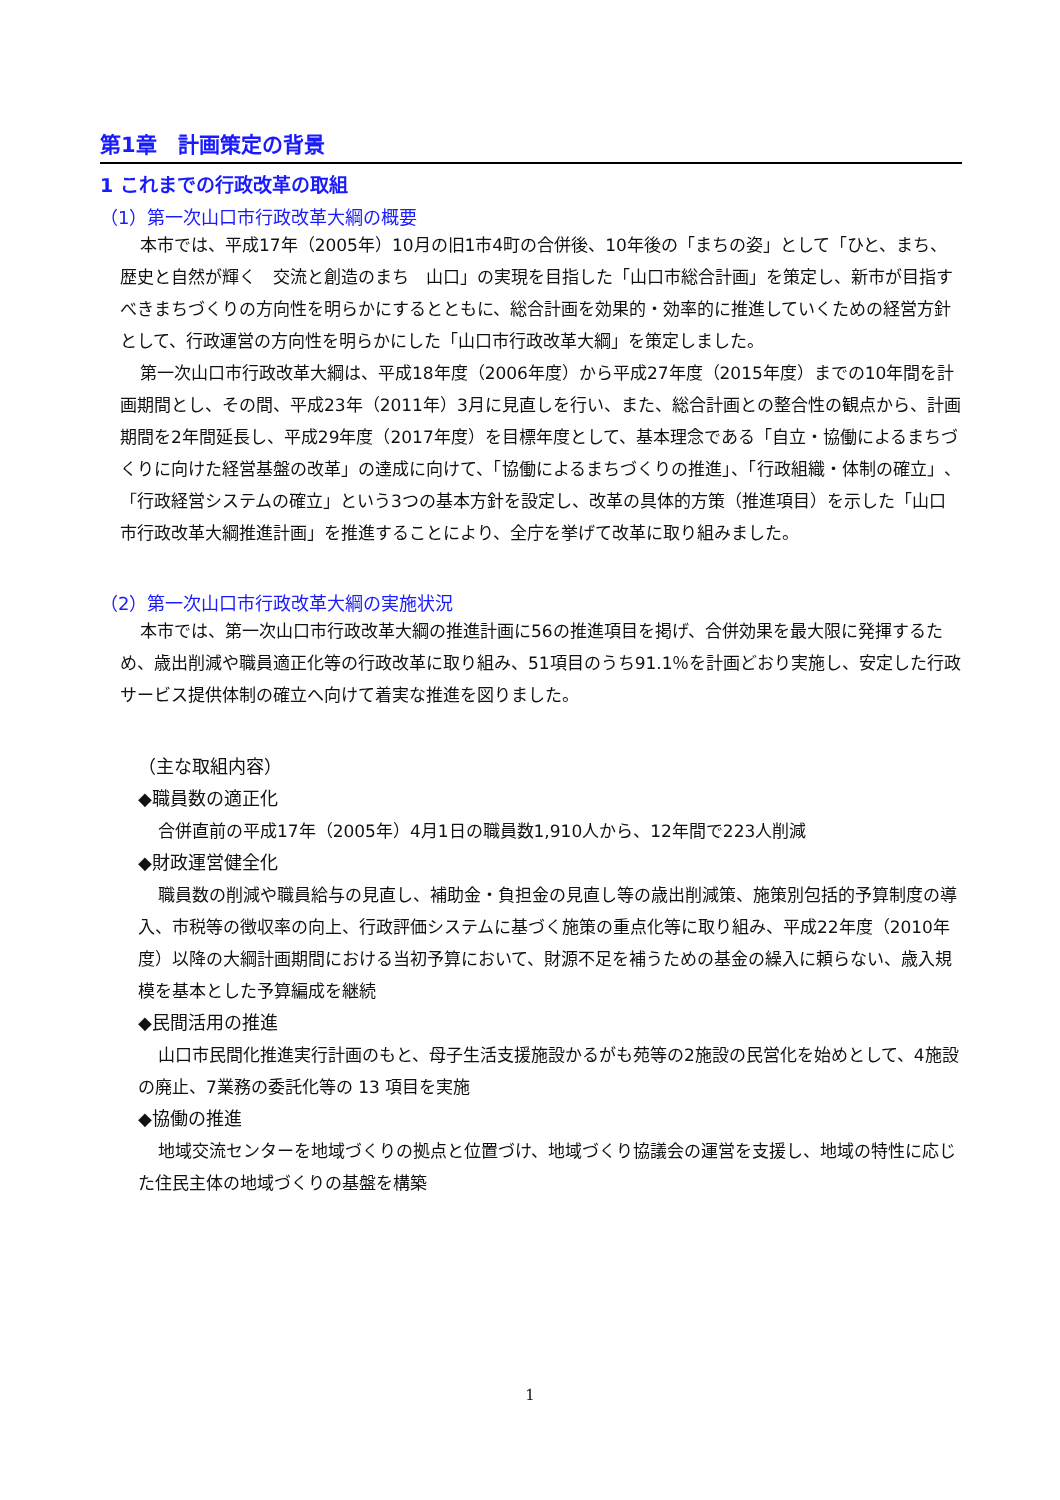第1章　計画策定の背景
1 これまでの行政改革の取組
（1）第一次山口市行政改革大綱の概要
本市では、平成17年（2005年）10月の旧1市4町の合併後、10年後の「まちの姿」として「ひと、まち、歴史と自然が輝く　交流と創造のまち　山口」の実現を目指した「山口市総合計画」を策定し、新市が目指すべきまちづくりの方向性を明らかにするとともに、総合計画を効果的・効率的に推進していくための経営方針として、行政運営の方向性を明らかにした「山口市行政改革大綱」を策定しました。
第一次山口市行政改革大綱は、平成18年度（2006年度）から平成27年度（2015年度）までの10年間を計画期間とし、その間、平成23年（2011年）3月に見直しを行い、また、総合計画との整合性の観点から、計画期間を2年間延長し、平成29年度（2017年度）を目標年度として、基本理念である「自立・協働によるまちづくりに向けた経営基盤の改革」の達成に向けて、「協働によるまちづくりの推進」、「行政組織・体制の確立」、「行政経営システムの確立」という3つの基本方針を設定し、改革の具体的方策（推進項目）を示した「山口市行政改革大綱推進計画」を推進することにより、全庁を挙げて改革に取り組みました。
（2）第一次山口市行政改革大綱の実施状況
本市では、第一次山口市行政改革大綱の推進計画に56の推進項目を掲げ、合併効果を最大限に発揮するため、歳出削減や職員適正化等の行政改革に取り組み、51項目のうち91.1％を計画どおり実施し、安定した行政サービス提供体制の確立へ向けて着実な推進を図りました。
（主な取組内容）
◆職員数の適正化
合併直前の平成17年（2005年）4月1日の職員数1,910人から、12年間で223人削減
◆財政運営健全化
職員数の削減や職員給与の見直し、補助金・負担金の見直し等の歳出削減策、施策別包括的予算制度の導入、市税等の徴収率の向上、行政評価システムに基づく施策の重点化等に取り組み、平成22年度（2010年度）以降の大綱計画期間における当初予算において、財源不足を補うための基金の繰入に頼らない、歳入規模を基本とした予算編成を継続
◆民間活用の推進
山口市民間化推進実行計画のもと、母子生活支援施設かるがも苑等の2施設の民営化を始めとして、4施設の廃止、7業務の委託化等の 13 項目を実施
◆協働の推進
地域交流センターを地域づくりの拠点と位置づけ、地域づくり協議会の運営を支援し、地域の特性に応じた住民主体の地域づくりの基盤を構築
1